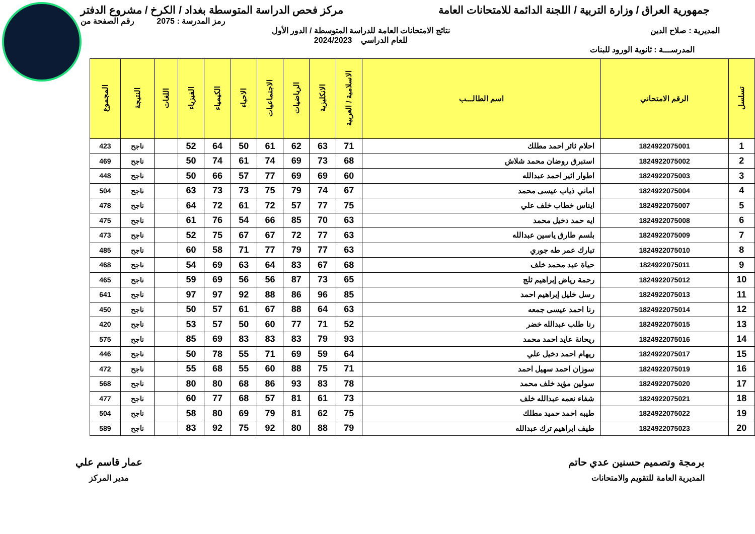جمهورية العراق / وزارة التربية / اللجنة الدائمة للامتحانات العامة
مركز فحص الدراسة المتوسطة بغداد / الكرخ / مشروع الدفتر
رمز المدرسة : 2075 رقم الصفحة من
المديرية : صلاح الدين نتائج الامتحانات العامة للدراسة المتوسطة / الدور الأول
للعام الدراسي 2024/2023
المدرســـة : ثانوية الورود للبنات
| تسلسل | الرقم الامتحاني | اسم الطالـــب | الاسلامية / العربية | الانكليزية | الرياضيات | الاجتماعيات | الاحياء | الكيمياء | الفيزياء | اللغات | النتيجة | المجموع |
| --- | --- | --- | --- | --- | --- | --- | --- | --- | --- | --- | --- | --- |
| 1 | 1824922075001 | احلام ثائر احمد مطلك | 71 | 63 | 62 | 61 | 50 | 64 | 52 | | ناجح | 423 |
| 2 | 1824922075002 | استبرق روضان محمد شلاش | 68 | 73 | 69 | 74 | 61 | 74 | 50 | | ناجح | 469 |
| 3 | 1824922075003 | اطوار اثير احمد عبدالله | 60 | 69 | 69 | 77 | 57 | 66 | 50 | | ناجح | 448 |
| 4 | 1824922075004 | اماني ذياب عيسى محمد | 67 | 74 | 79 | 75 | 73 | 73 | 63 | | ناجح | 504 |
| 5 | 1824922075007 | ايناس خطاب خلف علي | 75 | 77 | 57 | 72 | 61 | 72 | 64 | | ناجح | 478 |
| 6 | 1824922075008 | ايه حمد دخيل محمد | 63 | 70 | 85 | 66 | 54 | 76 | 61 | | ناجح | 475 |
| 7 | 1824922075009 | بلسم طارق ياسين عبدالله | 63 | 77 | 72 | 67 | 67 | 75 | 52 | | ناجح | 473 |
| 8 | 1824922075010 | تبارك عمر طه جوري | 63 | 77 | 79 | 77 | 71 | 58 | 60 | | ناجح | 485 |
| 9 | 1824922075011 | حياة عبد محمد خلف | 68 | 67 | 83 | 64 | 63 | 69 | 54 | | ناجح | 468 |
| 10 | 1824922075012 | رحمة رياض إبراهيم ثلج | 65 | 73 | 87 | 56 | 56 | 69 | 59 | | ناجح | 465 |
| 11 | 1824922075013 | رسل خليل إبراهيم احمد | 85 | 96 | 86 | 88 | 92 | 97 | 97 | | ناجح | 641 |
| 12 | 1824922075014 | رنا احمد عيسى جمعه | 63 | 64 | 88 | 67 | 61 | 57 | 50 | | ناجح | 450 |
| 13 | 1824922075015 | رنا طلب عبدالله خضر | 52 | 71 | 77 | 60 | 50 | 57 | 53 | | ناجح | 420 |
| 14 | 1824922075016 | ريحانة عايد احمد محمد | 93 | 79 | 83 | 83 | 83 | 69 | 85 | | ناجح | 575 |
| 15 | 1824922075017 | ريهام احمد دخيل علي | 64 | 59 | 69 | 71 | 55 | 78 | 50 | | ناجح | 446 |
| 16 | 1824922075019 | سوزان احمد سهيل احمد | 71 | 75 | 88 | 60 | 55 | 68 | 55 | | ناجح | 472 |
| 17 | 1824922075020 | سولين مؤيد خلف محمد | 78 | 83 | 93 | 86 | 68 | 80 | 80 | | ناجح | 568 |
| 18 | 1824922075021 | شفاء نعمه عبدالله خلف | 73 | 61 | 81 | 57 | 68 | 77 | 60 | | ناجح | 477 |
| 19 | 1824922075022 | طيبه احمد حميد مطلك | 75 | 62 | 81 | 79 | 69 | 80 | 58 | | ناجح | 504 |
| 20 | 1824922075023 | طيف ابراهيم ترك عبدالله | 79 | 88 | 80 | 92 | 75 | 92 | 83 | | ناجح | 589 |
برمجة وتصميم حسنين عدي حاتم
المديرية العامة للتقويم والامتحانات
عمار قاسم علي
مدير المركز